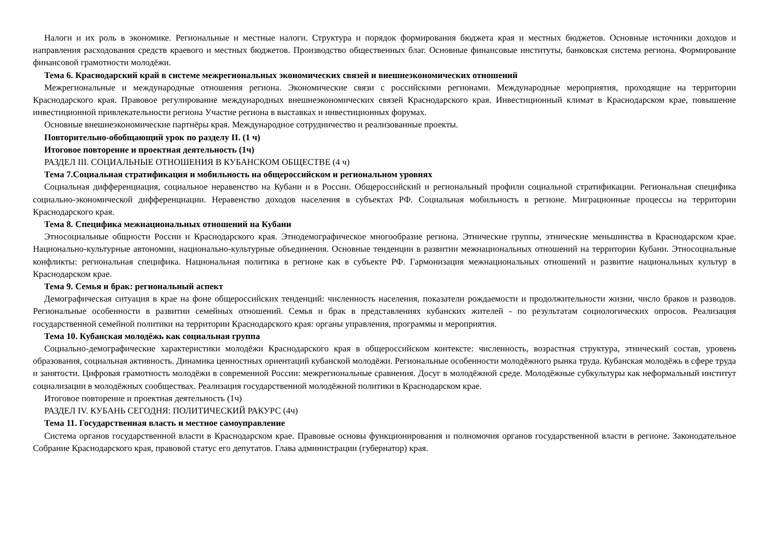Налоги и их роль в экономике. Региональные и местные налоги. Структура и порядок формирования бюджета края и местных бюджетов. Основные источники доходов и направления расходования средств краевого и местных бюджетов. Производство общественных благ. Основные финансовые институты, банковская система региона. Формирование финансовой грамотности молодёжи.
Тема 6. Краснодарский край в системе межрегиональных экономических связей и внешнеэкономических отношений
Межрегиональные и международные отношения региона. Экономические связи с российскими регионами. Международные мероприятия, проходящие на территории Краснодарского края. Правовое регулирование международных внешнеэкономических связей Краснодарского края. Инвестиционный климат в Краснодарском крае, повышение инвестиционной привлекательности региона Участие региона в выставках и инвестиционных форумах.
Основные внешнеэкономические партнёры края. Международное сотрудничество и реализованные проекты.
Повторительно-обобщающий урок по разделу II. (1 ч)
Итоговое повторение и проектная деятельность (1ч)
РАЗДЕЛ III. СОЦИАЛЬНЫЕ ОТНОШЕНИЯ В КУБАНСКОМ ОБЩЕСТВЕ (4 ч)
Тема 7.Социальная стратификация и мобильность на общероссийском и региональном уровнях
Социальная дифференциация, социальное неравенство на Кубани и в России. Общероссийский и региональный профили социальной стратификации. Региональная специфика социально-экономической дифференциации. Неравенство доходов населения в субъектах РФ. Социальная мобильность в регионе. Миграционные процессы на территории Краснодарского края.
Тема 8. Специфика межнациональных отношений на Кубани
Этносоциальные общности России и Краснодарского края. Этнодемографическое многообразие региона. Этнические группы, этнические меньшинства в Краснодарском крае. Национально-культурные автономии, национально-культурные объединения. Основные тенденции в развитии межнациональных отношений на территории Кубани. Этносоциальные конфликты: региональная специфика. Национальная политика в регионе как в субъекте РФ. Гармонизация межнациональных отношений и развитие национальных культур в Краснодарском крае.
Тема 9. Семья и брак: региональный аспект
Демографическая ситуация в крае на фоне общероссийских тенденций: численность населения, показатели рождаемости и продолжительности жизни, число браков и разводов. Региональные особенности в развитии семейных отношений. Семья и брак в представлениях кубанских жителей - по результатам социологических опросов. Реализация государственной семейной политики на территории Краснодарского края: органы управления, программы и мероприятия.
Тема 10. Кубанская молодёжь как социальная группа
Социально-демографические характеристики молодёжи Краснодарского края в общероссийском контексте: численность, возрастная структура, этнический состав, уровень образования, социальная активность. Динамика ценностных ориентаций кубанской молодёжи. Региональные особенности молодёжного рынка труда. Кубанская молодёжь в сфере труда и занятости. Цифровая грамотность молодёжи в современной России: межрегиональные сравнения. Досуг в молодёжной среде. Молодёжные субкультуры как неформальный институт социализации в молодёжных сообществах. Реализация государственной молодёжной политики в Краснодарском крае.
Итоговое повторение и проектная деятельность (1ч)
РАЗДЕЛ IV. КУБАНЬ СЕГОДНЯ: ПОЛИТИЧЕСКИЙ РАКУРС (4ч)
Тема 11. Государственная власть и местное самоуправление
Система органов государственной власти в Краснодарском крае. Правовые основы функционирования и полномочия органов государственной власти в регионе. Законодательное Собрание Краснодарского края, правовой статус его депутатов. Глава администрации (губернатор) края.